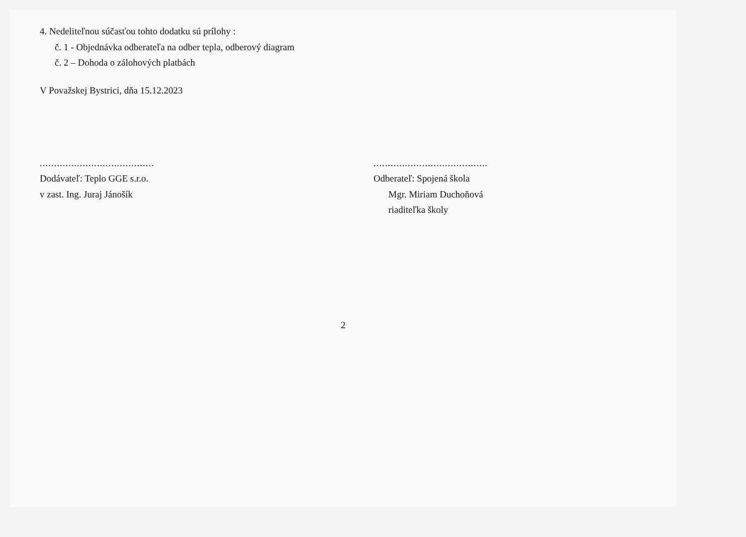4. Nedeliteľnou súčasťou tohto dodatku sú prílohy :
č. 1 - Objednávka odberateľa na odber tepla, odberový diagram
č. 2 – Dohoda o zálohových platbách
V Považskej Bystrici, dňa 15.12.2023
........................................
Dodávateľ: Teplo GGE s.r.o.
v zast. Ing. Juraj Jánošík
........................................
Odberateľ: Spojená škola
Mgr. Miriam Duchoňová
riaditeľka školy
2